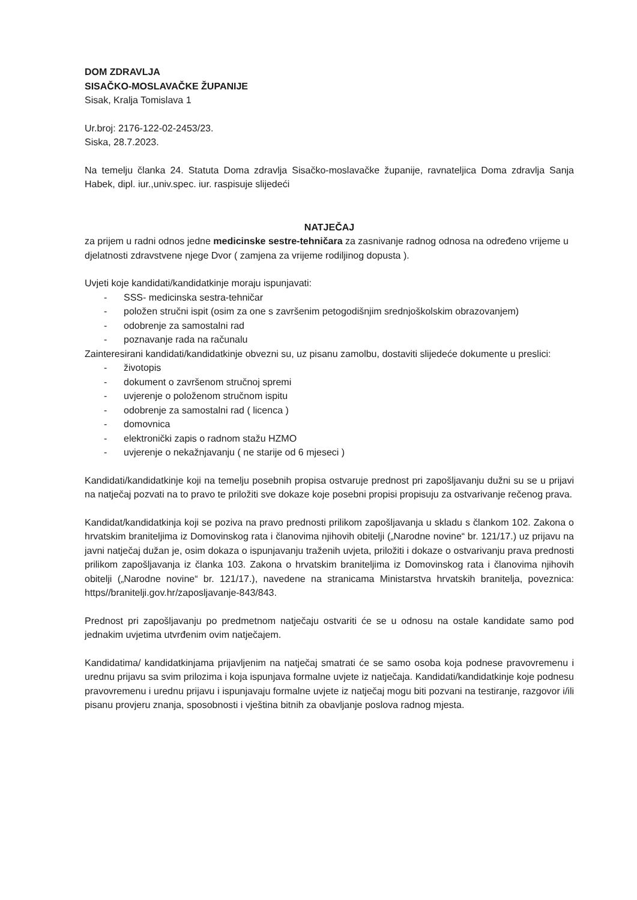DOM ZDRAVLJA
SISAČKO-MOSLAVAČKE ŽUPANIJE
Sisak, Kralja Tomislava 1
Ur.broj: 2176-122-02-2453/23.
Siska, 28.7.2023.
Na temelju članka 24. Statuta Doma zdravlja Sisačko-moslavačke županije, ravnateljica Doma zdravlja Sanja Habek, dipl. iur.,univ.spec. iur. raspisuje slijedeći
NATJEČAJ
za prijem u radni odnos jedne medicinske sestre-tehničara za zasnivanje radnog odnosa na određeno vrijeme u djelatnosti zdravstvene njege Dvor ( zamjena za vrijeme rodiljinog dopusta ).
Uvjeti koje kandidati/kandidatkinje moraju ispunjavati:
- SSS- medicinska sestra-tehničar
- položen stručni ispit (osim za one s završenim petogodišnjim srednjoškolskim obrazovanjem)
- odobrenje za samostalni rad
- poznavanje rada na računalu
Zainteresirani kandidati/kandidatkinje obvezni su, uz pisanu zamolbu, dostaviti slijedeće dokumente u preslici:
- životopis
- dokument o završenom stručnoj spremi
- uvjerenje o položenom stručnom ispitu
- odobrenje za samostalni rad ( licenca )
- domovnica
- elektronički zapis o radnom stažu HZMO
- uvjerenje o nekažnjavanju ( ne starije od 6 mjeseci )
Kandidati/kandidatkinje koji na temelju posebnih propisa ostvaruje prednost pri zapošljavanju dužni su se u prijavi na natječaj pozvati na to pravo te priložiti sve dokaze koje posebni propisi propisuju za ostvarivanje rečenog prava.
Kandidat/kandidatkinja koji se poziva na pravo prednosti prilikom zapošljavanja u skladu s člankom 102. Zakona o hrvatskim braniteljima iz Domovinskog rata i članovima njihovih obitelji („Narodne novine“ br. 121/17.) uz prijavu na javni natječaj dužan je, osim dokaza o ispunjavanju traženih uvjeta, priložiti i dokaze o ostvarivanju prava prednosti prilikom zapošljavanja iz članka 103. Zakona o hrvatskim braniteljima iz Domovinskog rata i članovima njihovih obitelji („Narodne novine“ br. 121/17.), navedene na stranicama Ministarstva hrvatskih branitelja, poveznica: https//branitelji.gov.hr/zaposljavanje-843/843.
Prednost pri zapošljavanju po predmetnom natječaju ostvariti će se u odnosu na ostale kandidate samo pod jednakim uvjetima utvrđenim ovim natječajem.
Kandidatima/ kandidatkinjama prijavljenim na natječaj smatrati će se samo osoba koja podnese pravovremenu i urednu prijavu sa svim prilozima i koja ispunjava formalne uvjete iz natječaja. Kandidati/kandidatkinje koje podnesu pravovremenu i urednu prijavu i ispunjavaju formalne uvjete iz natječaj mogu biti pozvani na testiranje, razgovor i/ili pisanu provjeru znanja, sposobnosti i vještina bitnih za obavljanje poslova radnog mjesta.